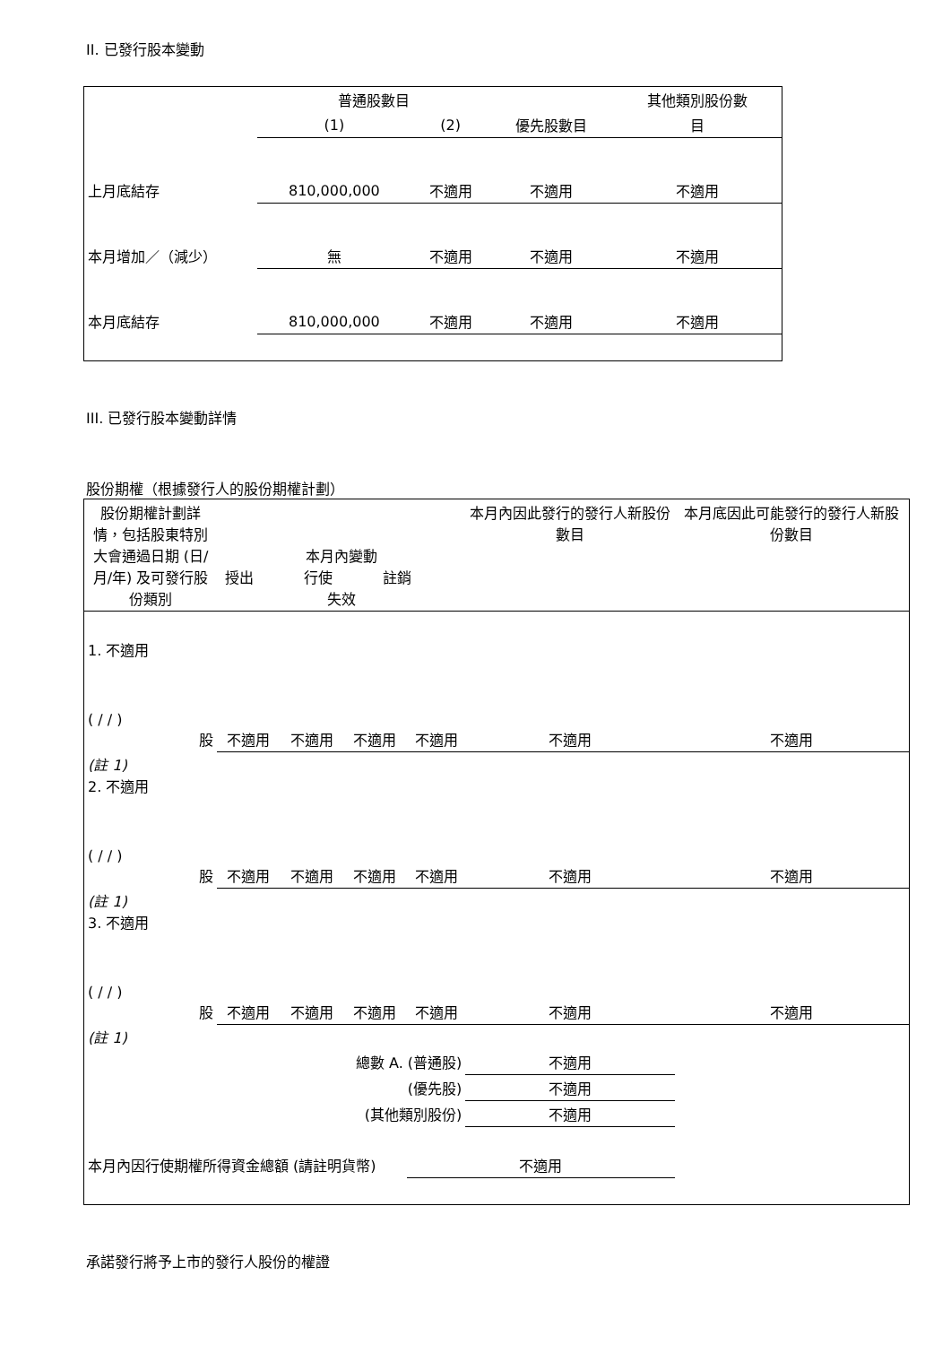II. 已發行股本變動
| | 普通股數目 | | | 其他類別股份數 |
| --- | --- | --- | --- | --- |
| | (1) | (2) | 優先股數目 | 目 |
| 上月底結存 | 810,000,000 | 不適用 | 不適用 | 不適用 |
| 本月增加／（減少） | 無 | 不適用 | 不適用 | 不適用 |
| 本月底結存 | 810,000,000 | 不適用 | 不適用 | 不適用 |
III. 已發行股本變動詳情
股份期權（根據發行人的股份期權計劃）
| 股份期權計劃詳情，包括股東特別大會通過日期 (日/月/年) 及可發行股份類別 | 本月內變動 授出 行使 註銷 失效 | | | | 本月內因此發行的發行人新股份數目 | 本月底因此可能發行的發行人新股份數目 |
| --- | --- | --- | --- | --- | --- | --- |
| 1. 不適用 ( / / ) 股 | 不適用 | 不適用 | 不適用 | 不適用 | 不適用 | 不適用 |
| (註 1) 2. 不適用 ( / / ) 股 | 不適用 | 不適用 | 不適用 | 不適用 | 不適用 | 不適用 |
| (註 1) 3. 不適用 ( / / ) 股 | 不適用 | 不適用 | 不適用 | 不適用 | 不適用 | 不適用 |
| (註 1) | | | | | | |
| 總數 A. (普通股) | | | | | 不適用 | |
| (優先股) | | | | | 不適用 | |
| (其他類別股份) | | | | | 不適用 | |
| 本月內因行使期權所得資金總額 (請註明貨幣) | | | | 不適用 | | |
承諾發行將予上市的發行人股份的權證